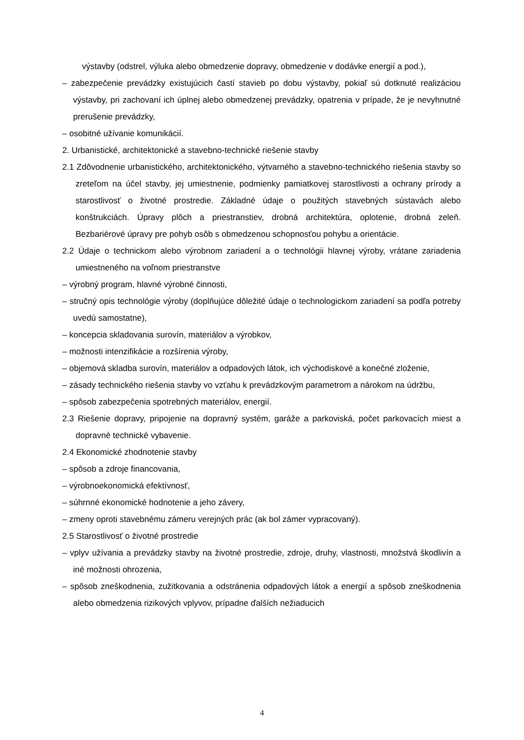výstavby (odstrel, výluka alebo obmedzenie dopravy, obmedzenie v dodávke energií a pod.),
– zabezpečenie prevádzky existujúcich častí stavieb po dobu výstavby, pokiaľ sú dotknuté realizáciou výstavby, pri zachovaní ich úplnej alebo obmedzenej prevádzky, opatrenia v prípade, že je nevyhnutné prerušenie prevádzky,
– osobitné užívanie komunikácií.
2. Urbanistické, architektonické a stavebno-technické riešenie stavby
2.1 Zdôvodnenie urbanistického, architektonického, výtvarného a stavebno-technického riešenia stavby so zreteľom na účel stavby, jej umiestnenie, podmienky pamiatkovej starostlivosti a ochrany prírody a starostlivosť o životné prostredie. Základné údaje o použitých stavebných sústavách alebo konštrukciách. Úpravy plôch a priestranstiev, drobná architektúra, oplotenie, drobná zeleň. Bezbariérové úpravy pre pohyb osôb s obmedzenou schopnosťou pohybu a orientácie.
2.2 Údaje o technickom alebo výrobnom zariadení a o technológii hlavnej výroby, vrátane zariadenia umiestneného na voľnom priestranstve
– výrobný program, hlavné výrobné činnosti,
– stručný opis technológie výroby (doplňujúce dôležité údaje o technologickom zariadení sa podľa potreby uvedú samostatne),
– koncepcia skladovania surovín, materiálov a výrobkov,
– možnosti intenzifikácie a rozšírenia výroby,
– objemová skladba surovín, materiálov a odpadových látok, ich východiskové a konečné zloženie,
– zásady technického riešenia stavby vo vzťahu k prevádzkovým parametrom a nárokom na údržbu,
– spôsob zabezpečenia spotrebných materiálov, energií.
2.3 Riešenie dopravy, pripojenie na dopravný systém, garáže a parkoviská, počet parkovacích miest a dopravné technické vybavenie.
2.4 Ekonomické zhodnotenie stavby
– spôsob a zdroje financovania,
– výrobnoekonomická efektívnosť,
– súhrnné ekonomické hodnotenie a jeho závery,
– zmeny oproti stavebnému zámeru verejných prác (ak bol zámer vypracovaný).
2.5 Starostlivosť o životné prostredie
– vplyv užívania a prevádzky stavby na životné prostredie, zdroje, druhy, vlastnosti, množstvá škodlivín a iné možnosti ohrozenia,
– spôsob zneškodnenia, zužitkovania a odstránenia odpadových látok a energií a spôsob zneškodnenia alebo obmedzenia rizikových vplyvov, prípadne ďalších nežiaducich
4